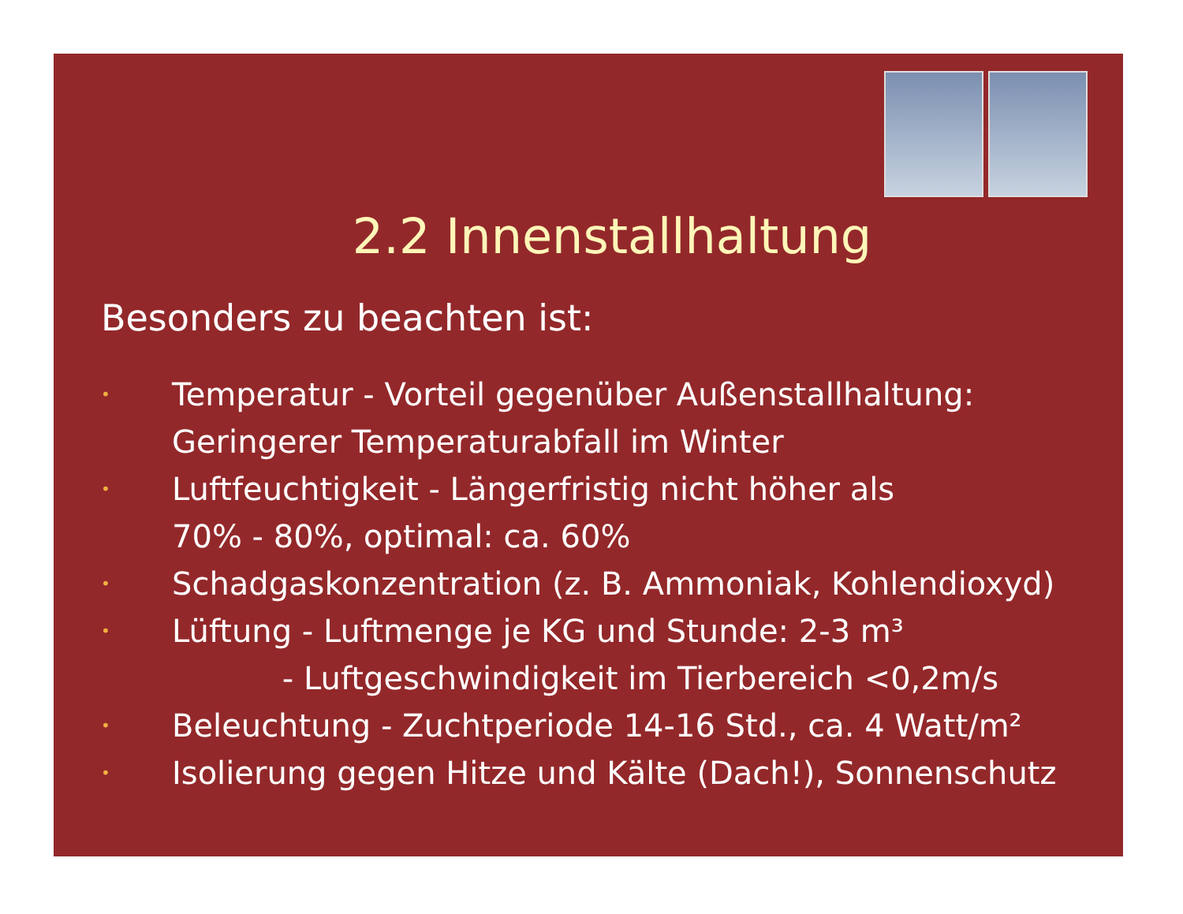2.2 Innenstallhaltung
Besonders zu beachten ist:
• Temperatur - Vorteil gegenüber Außenstallhaltung:
Geringerer Temperaturabfall im Winter
• Luftfeuchtigkeit - Längerfristig nicht höher als
70% - 80%, optimal: ca. 60%
• Schadgaskonzentration (z. B. Ammoniak, Kohlendioxyd)
• Lüftung - Luftmenge je KG und Stunde: 2-3 m³
- Luftgeschwindigkeit im Tierbereich <0,2m/s
• Beleuchtung - Zuchtperiode 14-16 Std., ca. 4 Watt/m²
• Isolierung gegen Hitze und Kälte (Dach!), Sonnenschutz